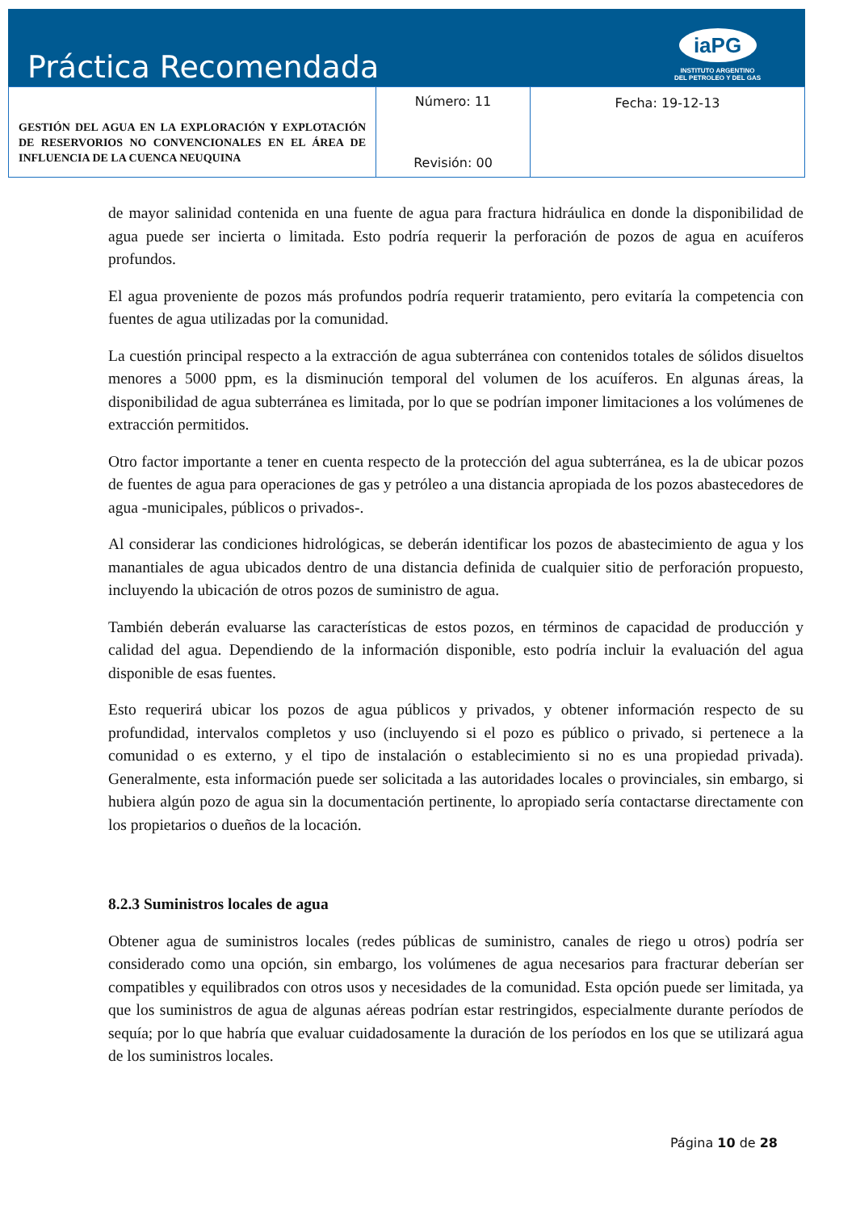Práctica Recomendada
iaPG
INSTITUTO ARGENTINO
DEL PETROLEO Y DEL GAS
| GESTIÓN DEL AGUA EN LA EXPLORACIÓN Y EXPLOTACIÓN DE RESERVORIOS NO CONVENCIONALES EN EL ÁREA DE INFLUENCIA DE LA CUENCA NEUQUINA | Número: 11 Revisión: 00 | Fecha: 19-12-13 |
de mayor salinidad contenida en una fuente de agua para fractura hidráulica en donde la disponibilidad de agua puede ser incierta o limitada. Esto podría requerir la perforación de pozos de agua en acuíferos profundos.
El agua proveniente de pozos más profundos podría requerir tratamiento, pero evitaría la competencia con fuentes de agua utilizadas por la comunidad.
La cuestión principal respecto a la extracción de agua subterránea con contenidos totales de sólidos disueltos menores a 5000 ppm, es la disminución temporal del volumen de los acuíferos. En algunas áreas, la disponibilidad de agua subterránea es limitada, por lo que se podrían imponer limitaciones a los volúmenes de extracción permitidos.
Otro factor importante a tener en cuenta respecto de la protección del agua subterránea, es la de ubicar pozos de fuentes de agua para operaciones de gas y petróleo a una distancia apropiada de los pozos abastecedores de agua -municipales, públicos o privados-.
Al considerar las condiciones hidrológicas, se deberán identificar los pozos de abastecimiento de agua y los manantiales de agua ubicados dentro de una distancia definida de cualquier sitio de perforación propuesto, incluyendo la ubicación de otros pozos de suministro de agua.
También deberán evaluarse las características de estos pozos, en términos de capacidad de producción y calidad del agua. Dependiendo de la información disponible, esto podría incluir la evaluación del agua disponible de esas fuentes.
Esto requerirá ubicar los pozos de agua públicos y privados, y obtener información respecto de su profundidad, intervalos completos y uso (incluyendo si el pozo es público o privado, si pertenece a la comunidad o es externo, y el tipo de instalación o establecimiento si no es una propiedad privada). Generalmente, esta información puede ser solicitada a las autoridades locales o provinciales, sin embargo, si hubiera algún pozo de agua sin la documentación pertinente, lo apropiado sería contactarse directamente con los propietarios o dueños de la locación.
8.2.3 Suministros locales de agua
Obtener agua de suministros locales (redes públicas de suministro, canales de riego u otros) podría ser considerado como una opción, sin embargo, los volúmenes de agua necesarios para fracturar deberían ser compatibles y equilibrados con otros usos y necesidades de la comunidad. Esta opción puede ser limitada, ya que los suministros de agua de algunas aéreas podrían estar restringidos, especialmente durante períodos de sequía; por lo que habría que evaluar cuidadosamente la duración de los períodos en los que se utilizará agua de los suministros locales.
Página 10 de 28